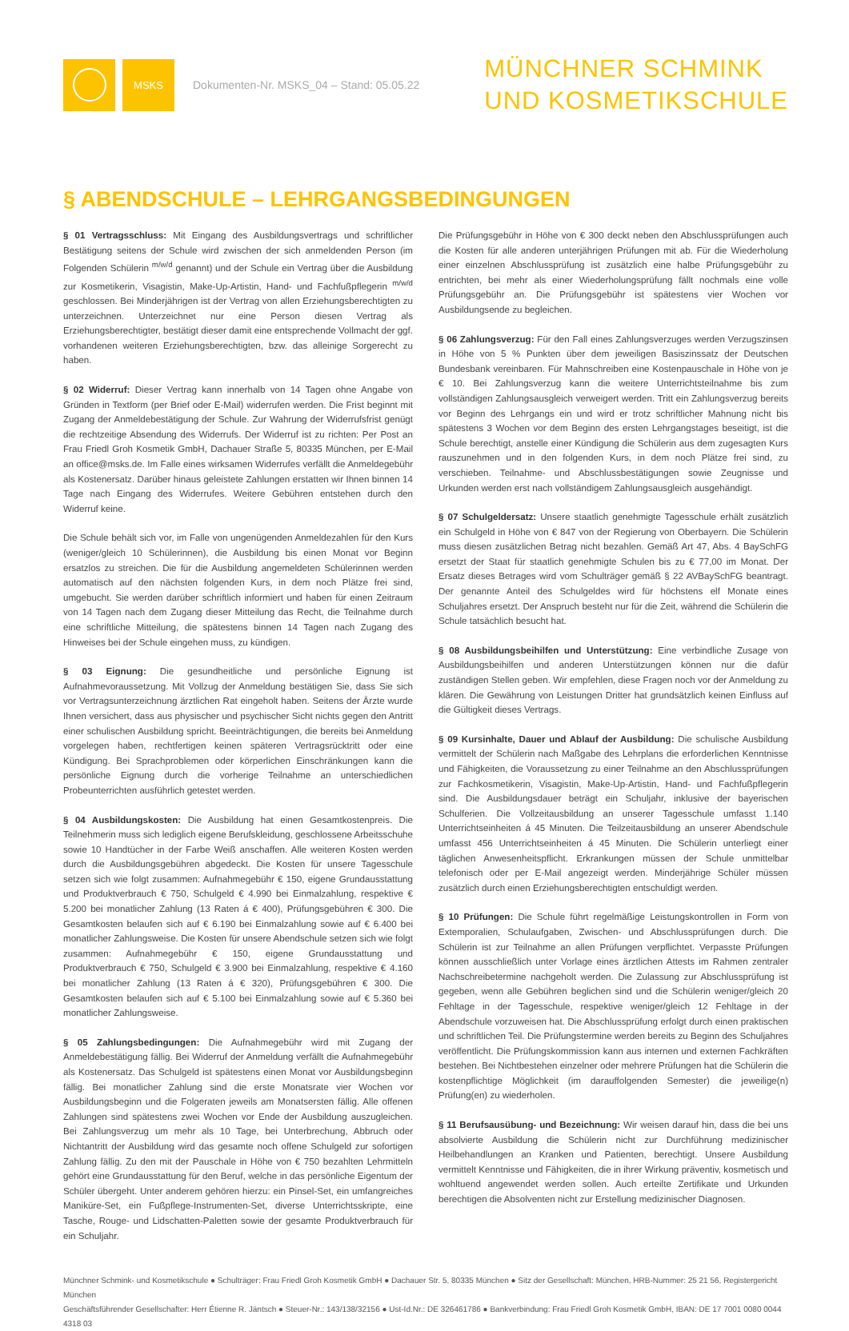MSKS
Dokumenten-Nr. MSKS_04 – Stand: 05.05.22
MÜNCHNER SCHMINK
UND KOSMETIKSCHULE
§ ABENDSCHULE – LEHRGANGSBEDINGUNGEN
§ 01 Vertragsschluss: Mit Eingang des Ausbildungsvertrags und schriftlicher Bestätigung seitens der Schule wird zwischen der sich anmeldenden Person (im Folgenden Schülerin <sup>m/w/d</sup> genannt) und der Schule ein Vertrag über die Ausbildung zur Kosmetikerin, Visagistin, Make-Up-Artistin, Hand- und Fachfußpflegerin <sup>m/w/d</sup> geschlossen. Bei Minderjährigen ist der Vertrag von allen Erziehungsberechtigten zu unterzeichnen. Unterzeichnet nur eine Person diesen Vertrag als Erziehungsberechtigter, bestätigt dieser damit eine entsprechende Vollmacht der ggf. vorhandenen weiteren Erziehungsberechtigten, bzw. das alleinige Sorgerecht zu haben.
§ 02 Widerruf: Dieser Vertrag kann innerhalb von 14 Tagen ohne Angabe von Gründen in Textform (per Brief oder E-Mail) widerrufen werden. Die Frist beginnt mit Zugang der Anmeldebestätigung der Schule. Zur Wahrung der Widerrufsfrist genügt die rechtzeitige Absendung des Widerrufs. Der Widerruf ist zu richten: Per Post an Frau Friedl Groh Kosmetik GmbH, Dachauer Straße 5, 80335 München, per E-Mail an office@msks.de. Im Falle eines wirksamen Widerrufes verfällt die Anmeldegebühr als Kostenersatz. Darüber hinaus geleistete Zahlungen erstatten wir Ihnen binnen 14 Tage nach Eingang des Widerrufes. Weitere Gebühren entstehen durch den Widerruf keine.
Die Schule behält sich vor, im Falle von ungenügenden Anmeldezahlen für den Kurs (weniger/gleich 10 Schülerinnen), die Ausbildung bis einen Monat vor Beginn ersatzlos zu streichen. Die für die Ausbildung angemeldeten Schülerinnen werden automatisch auf den nächsten folgenden Kurs, in dem noch Plätze frei sind, umgebucht. Sie werden darüber schriftlich informiert und haben für einen Zeitraum von 14 Tagen nach dem Zugang dieser Mitteilung das Recht, die Teilnahme durch eine schriftliche Mitteilung, die spätestens binnen 14 Tagen nach Zugang des Hinweises bei der Schule eingehen muss, zu kündigen.
§ 03 Eignung: Die gesundheitliche und persönliche Eignung ist Aufnahmevoraussetzung. Mit Vollzug der Anmeldung bestätigen Sie, dass Sie sich vor Vertragsunterzeichnung ärztlichen Rat eingeholt haben. Seitens der Ärzte wurde Ihnen versichert, dass aus physischer und psychischer Sicht nichts gegen den Antritt einer schulischen Ausbildung spricht. Beeinträchtigungen, die bereits bei Anmeldung vorgelegen haben, rechtfertigen keinen späteren Vertragsrücktritt oder eine Kündigung. Bei Sprachproblemen oder körperlichen Einschränkungen kann die persönliche Eignung durch die vorherige Teilnahme an unterschiedlichen Probeunterrichten ausführlich getestet werden.
§ 04 Ausbildungskosten: Die Ausbildung hat einen Gesamtkostenpreis. Die Teilnehmerin muss sich lediglich eigene Berufskleidung, geschlossene Arbeitsschuhe sowie 10 Handtücher in der Farbe Weiß anschaffen. Alle weiteren Kosten werden durch die Ausbildungsgebühren abgedeckt. Die Kosten für unsere Tagesschule setzen sich wie folgt zusammen: Aufnahmegebühr € 150, eigene Grundausstattung und Produktverbrauch € 750, Schulgeld € 4.990 bei Einmalzahlung, respektive € 5.200 bei monatlicher Zahlung (13 Raten á € 400), Prüfungsgebühren € 300. Die Gesamtkosten belaufen sich auf € 6.190 bei Einmalzahlung sowie auf € 6.400 bei monatlicher Zahlungsweise. Die Kosten für unsere Abendschule setzen sich wie folgt zusammen: Aufnahmegebühr € 150, eigene Grundausstattung und Produktverbrauch € 750, Schulgeld € 3.900 bei Einmalzahlung, respektive € 4.160 bei monatlicher Zahlung (13 Raten á € 320), Prüfungsgebühren € 300. Die Gesamtkosten belaufen sich auf € 5.100 bei Einmalzahlung sowie auf € 5.360 bei monatlicher Zahlungsweise.
§ 05 Zahlungsbedingungen: Die Aufnahmegebühr wird mit Zugang der Anmeldebestätigung fällig. Bei Widerruf der Anmeldung verfällt die Aufnahmegebühr als Kostenersatz. Das Schulgeld ist spätestens einen Monat vor Ausbildungsbeginn fällig. Bei monatlicher Zahlung sind die erste Monatsrate vier Wochen vor Ausbildungsbeginn und die Folgeraten jeweils am Monatsersten fällig. Alle offenen Zahlungen sind spätestens zwei Wochen vor Ende der Ausbildung auszugleichen. Bei Zahlungsverzug um mehr als 10 Tage, bei Unterbrechung, Abbruch oder Nichtantritt der Ausbildung wird das gesamte noch offene Schulgeld zur sofortigen Zahlung fällig. Zu den mit der Pauschale in Höhe von € 750 bezahlten Lehrmitteln gehört eine Grundausstattung für den Beruf, welche in das persönliche Eigentum der Schüler übergeht. Unter anderem gehören hierzu: ein Pinsel-Set, ein umfangreiches Maniküre-Set, ein Fußpflege-Instrumenten-Set, diverse Unterrichtsskripte, eine Tasche, Rouge- und Lidschatten-Paletten sowie der gesamte Produktverbrauch für ein Schuljahr.
Die Prüfungsgebühr in Höhe von € 300 deckt neben den Abschlussprüfungen auch die Kosten für alle anderen unterjährigen Prüfungen mit ab. Für die Wiederholung einer einzelnen Abschlussprüfung ist zusätzlich eine halbe Prüfungsgebühr zu entrichten, bei mehr als einer Wiederholungsprüfung fällt nochmals eine volle Prüfungsgebühr an. Die Prüfungsgebühr ist spätestens vier Wochen vor Ausbildungsende zu begleichen.
§ 06 Zahlungsverzug: Für den Fall eines Zahlungsverzuges werden Verzugszinsen in Höhe von 5 % Punkten über dem jeweiligen Basiszinssatz der Deutschen Bundesbank vereinbaren. Für Mahnschreiben eine Kostenpauschale in Höhe von je € 10. Bei Zahlungsverzug kann die weitere Unterrichtsteilnahme bis zum vollständigen Zahlungsausgleich verweigert werden. Tritt ein Zahlungsverzug bereits vor Beginn des Lehrgangs ein und wird er trotz schriftlicher Mahnung nicht bis spätestens 3 Wochen vor dem Beginn des ersten Lehrgangstages beseitigt, ist die Schule berechtigt, anstelle einer Kündigung die Schülerin aus dem zugesagten Kurs rauszunehmen und in den folgenden Kurs, in dem noch Plätze frei sind, zu verschieben. Teilnahme- und Abschlussbestätigungen sowie Zeugnisse und Urkunden werden erst nach vollständigem Zahlungsausgleich ausgehändigt.
§ 07 Schulgeldersatz: Unsere staatlich genehmigte Tagesschule erhält zusätzlich ein Schulgeld in Höhe von € 847 von der Regierung von Oberbayern. Die Schülerin muss diesen zusätzlichen Betrag nicht bezahlen. Gemäß Art 47, Abs. 4 BaySchFG ersetzt der Staat für staatlich genehmigte Schulen bis zu € 77,00 im Monat. Der Ersatz dieses Betrages wird vom Schulträger gemäß § 22 AVBaySchFG beantragt. Der genannte Anteil des Schulgeldes wird für höchstens elf Monate eines Schuljahres ersetzt. Der Anspruch besteht nur für die Zeit, während die Schülerin die Schule tatsächlich besucht hat.
§ 08 Ausbildungsbeihilfen und Unterstützung: Eine verbindliche Zusage von Ausbildungsbeihilfen und anderen Unterstützungen können nur die dafür zuständigen Stellen geben. Wir empfehlen, diese Fragen noch vor der Anmeldung zu klären. Die Gewährung von Leistungen Dritter hat grundsätzlich keinen Einfluss auf die Gültigkeit dieses Vertrags.
§ 09 Kursinhalte, Dauer und Ablauf der Ausbildung: Die schulische Ausbildung vermittelt der Schülerin nach Maßgabe des Lehrplans die erforderlichen Kenntnisse und Fähigkeiten, die Voraussetzung zu einer Teilnahme an den Abschlussprüfungen zur Fachkosmetikerin, Visagistin, Make-Up-Artistin, Hand- und Fachfußpflegerin sind. Die Ausbildungsdauer beträgt ein Schuljahr, inklusive der bayerischen Schulferien. Die Vollzeitausbildung an unserer Tagesschule umfasst 1.140 Unterrichtseinheiten á 45 Minuten. Die Teilzeitausbildung an unserer Abendschule umfasst 456 Unterrichtseinheiten á 45 Minuten. Die Schülerin unterliegt einer täglichen Anwesenheitspflicht. Erkrankungen müssen der Schule unmittelbar telefonisch oder per E-Mail angezeigt werden. Minderjährige Schüler müssen zusätzlich durch einen Erziehungsberechtigten entschuldigt werden.
§ 10 Prüfungen: Die Schule führt regelmäßige Leistungskontrollen in Form von Extemporalien, Schulaufgaben, Zwischen- und Abschlussprüfungen durch. Die Schülerin ist zur Teilnahme an allen Prüfungen verpflichtet. Verpasste Prüfungen können ausschließlich unter Vorlage eines ärztlichen Attests im Rahmen zentraler Nachschreibetermine nachgeholt werden. Die Zulassung zur Abschlussprüfung ist gegeben, wenn alle Gebühren beglichen sind und die Schülerin weniger/gleich 20 Fehltage in der Tagesschule, respektive weniger/gleich 12 Fehltage in der Abendschule vorzuweisen hat. Die Abschlussprüfung erfolgt durch einen praktischen und schriftlichen Teil. Die Prüfungstermine werden bereits zu Beginn des Schuljahres veröffentlicht. Die Prüfungskommission kann aus internen und externen Fachkräften bestehen. Bei Nichtbestehen einzelner oder mehrere Prüfungen hat die Schülerin die kostenpflichtige Möglichkeit (im darauffolgenden Semester) die jeweilige(n) Prüfung(en) zu wiederholen.
§ 11 Berufsausübung- und Bezeichnung: Wir weisen darauf hin, dass die bei uns absolvierte Ausbildung die Schülerin nicht zur Durchführung medizinischer Heilbehandlungen an Kranken und Patienten, berechtigt. Unsere Ausbildung vermittelt Kenntnisse und Fähigkeiten, die in ihrer Wirkung präventiv, kosmetisch und wohltuend angewendet werden sollen. Auch erteilte Zertifikate und Urkunden berechtigen die Absolventen nicht zur Erstellung medizinischer Diagnosen.
Münchner Schmink- und Kosmetikschule ● Schulträger: Frau Friedl Groh Kosmetik GmbH ● Dachauer Str. 5, 80335 München ● Sitz der Gesellschaft: München, HRB-Nummer: 25 21 56, Registergericht München
Geschäftsführender Gesellschafter: Herr Étienne R. Jäntsch ● Steuer-Nr.: 143/138/32156 ● Ust-Id.Nr.: DE 326461786 ● Bankverbindung: Frau Friedl Groh Kosmetik GmbH, IBAN: DE 17 7001 0080 0044 4318 03